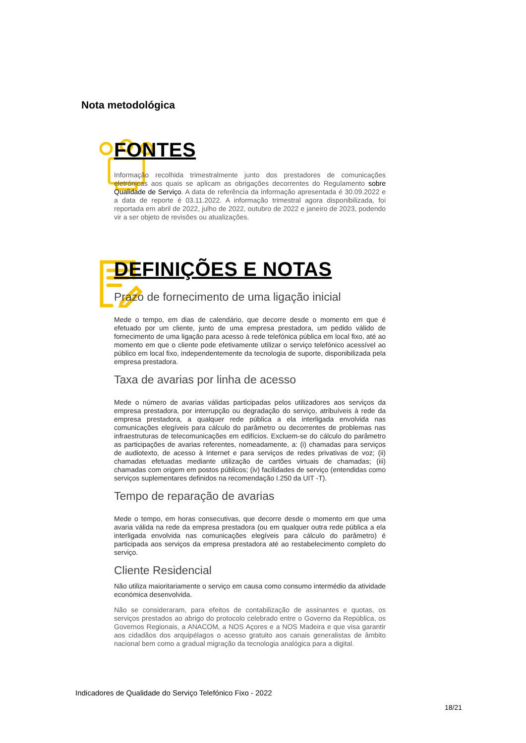Nota metodológica
FONTES
Informação recolhida trimestralmente junto dos prestadores de comunicações eletrónicas aos quais se aplicam as obrigações decorrentes do Regulamento sobre Qualidade de Serviço. A data de referência da informação apresentada é 30.09.2022 e a data de reporte é 03.11.2022. A informação trimestral agora disponibilizada, foi reportada em abril de 2022, julho de 2022, outubro de 2022 e janeiro de 2023, podendo vir a ser objeto de revisões ou atualizações.
DEFINIÇÕES E NOTAS
Prazo de fornecimento de uma ligação inicial
Mede o tempo, em dias de calendário, que decorre desde o momento em que é efetuado por um cliente, junto de uma empresa prestadora, um pedido válido de fornecimento de uma ligação para acesso à rede telefónica pública em local fixo, até ao momento em que o cliente pode efetivamente utilizar o serviço telefónico acessível ao público em local fixo, independentemente da tecnologia de suporte, disponibilizada pela empresa prestadora.
Taxa de avarias por linha de acesso
Mede o número de avarias válidas participadas pelos utilizadores aos serviços da empresa prestadora, por interrupção ou degradação do serviço, atribuíveis à rede da empresa prestadora, a qualquer rede pública a ela interligada envolvida nas comunicações elegíveis para cálculo do parâmetro ou decorrentes de problemas nas infraestruturas de telecomunicações em edifícios. Excluem-se do cálculo do parâmetro as participações de avarias referentes, nomeadamente, a: (i) chamadas para serviços de audiotexto, de acesso à Internet e para serviços de redes privativas de voz; (ii) chamadas efetuadas mediante utilização de cartões virtuais de chamadas; (iii) chamadas com origem em postos públicos; (iv) facilidades de serviço (entendidas como serviços suplementares definidos na recomendação I.250 da UIT -T).
Tempo de reparação de avarias
Mede o tempo, em horas consecutivas, que decorre desde o momento em que uma avaria válida na rede da empresa prestadora (ou em qualquer outra rede pública a ela interligada envolvida nas comunicações elegíveis para cálculo do parâmetro) é participada aos serviços da empresa prestadora até ao restabelecimento completo do serviço.
Cliente Residencial
Não utiliza maioritariamente o serviço em causa como consumo intermédio da atividade económica desenvolvida.
Não se consideraram, para efeitos de contabilização de assinantes e quotas, os serviços prestados ao abrigo do protocolo celebrado entre o Governo da República, os Governos Regionais, a ANACOM, a NOS Açores e a NOS Madeira e que visa garantir aos cidadãos dos arquipélagos o acesso gratuito aos canais generalistas de âmbito nacional bem como a gradual migração da tecnologia analógica para a digital.
Indicadores de Qualidade do Serviço Telefónico Fixo - 2022
18/21